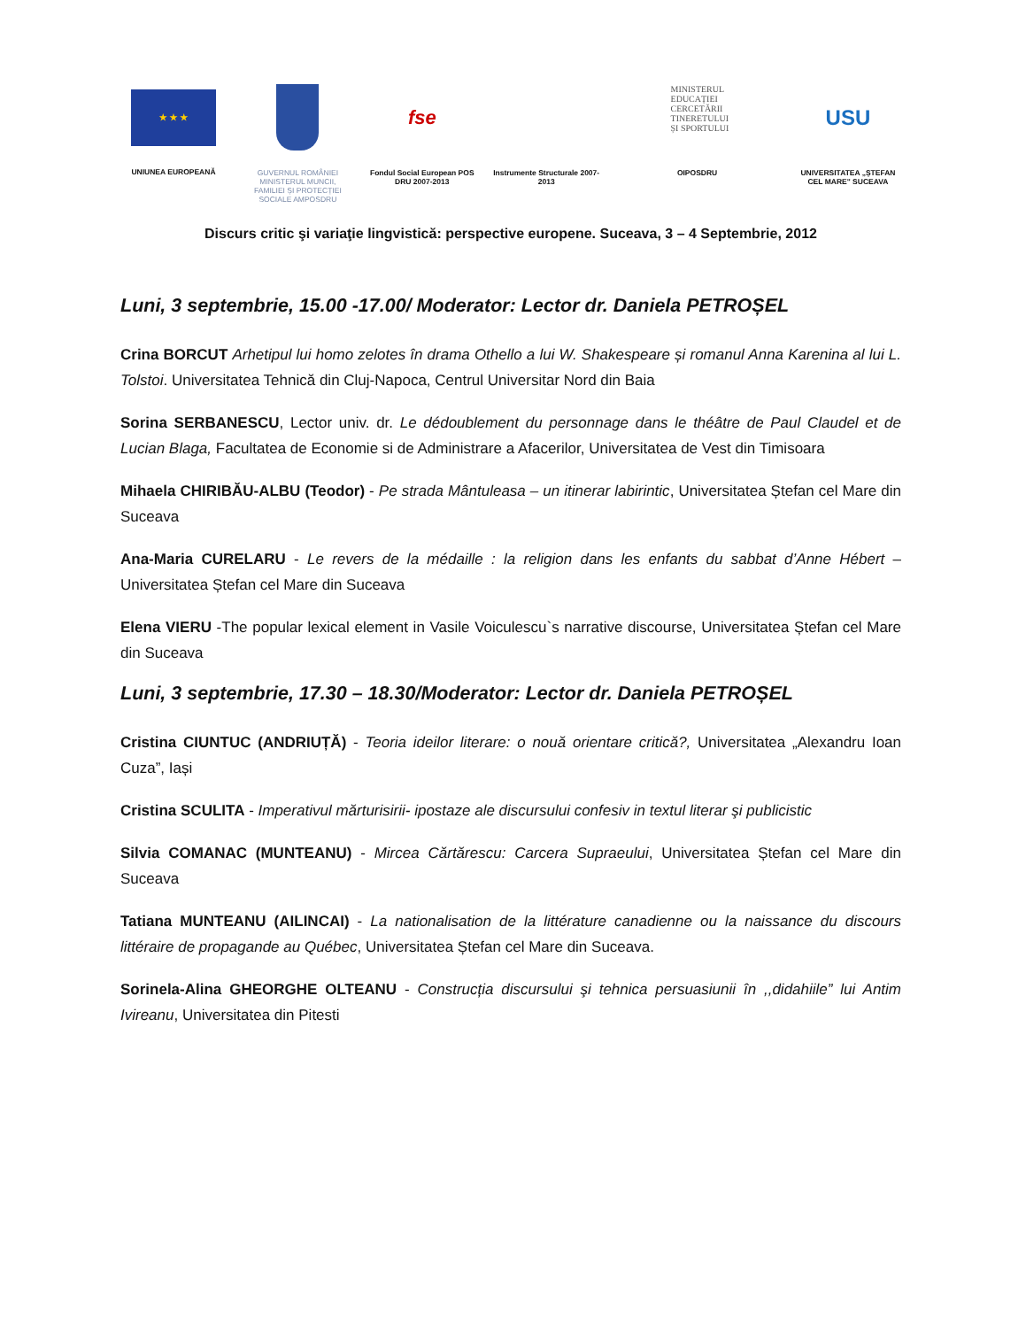★ ★ ★
UNIUNEA EUROPEANĂ
GUVERNUL ROMÂNIEI MINISTERUL MUNCII, FAMILIEI ȘI PROTECȚIEI SOCIALE AMPOSDRU
fse
Fondul Social European POS DRU 2007-2013
Instrumente Structurale 2007-2013
MINISTERUL
EDUCAȚIEI
CERCETĂRII
TINERETULUI
ȘI SPORTULUI
OIPOSDRU
USU
UNIVERSITATEA „ȘTEFAN CEL MARE" SUCEAVA
Discurs critic şi variaţie lingvistică: perspective europene. Suceava, 3 – 4 Septembrie, 2012
Luni, 3 septembrie, 15.00 -17.00/ Moderator: Lector dr. Daniela PETROȘEL
Crina BORCUT Arhetipul lui homo zelotes în drama Othello a lui W. Shakespeare și romanul Anna Karenina al lui L. Tolstoi. Universitatea Tehnică din Cluj-Napoca, Centrul Universitar Nord din Baia
Sorina SERBANESCU, Lector univ. dr. Le dédoublement du personnage dans le théâtre de Paul Claudel et de Lucian Blaga, Facultatea de Economie si de Administrare a Afacerilor, Universitatea de Vest din Timisoara
Mihaela CHIRIBĂU-ALBU (Teodor) - Pe strada Mântuleasa – un itinerar labirintic, Universitatea Ștefan cel Mare din Suceava
Ana-Maria CURELARU - Le revers de la médaille : la religion dans les enfants du sabbat d’Anne Hébert – Universitatea Ștefan cel Mare din Suceava
Elena VIERU -The popular lexical element in Vasile Voiculescu`s narrative discourse, Universitatea Ștefan cel Mare din Suceava
Luni, 3 septembrie, 17.30 – 18.30/Moderator: Lector dr. Daniela PETROȘEL
Cristina CIUNTUC (ANDRIUȚĂ) - Teoria ideilor literare: o nouă orientare critică?, Universitatea „Alexandru Ioan Cuza”, Iași
Cristina SCULITA - Imperativul mărturisirii- ipostaze ale discursului confesiv in textul literar şi publicistic
Silvia COMANAC (MUNTEANU) - Mircea Cărtărescu: Carcera Supraeului, Universitatea Ștefan cel Mare din Suceava
Tatiana MUNTEANU (AILINCAI) - La nationalisation de la littérature canadienne ou la naissance du discours littéraire de propagande au Québec, Universitatea Ștefan cel Mare din Suceava.
Sorinela-Alina GHEORGHE OLTEANU - Construcția discursului şi tehnica persuasiunii în ,,didahiile” lui Antim Ivireanu, Universitatea din Pitesti